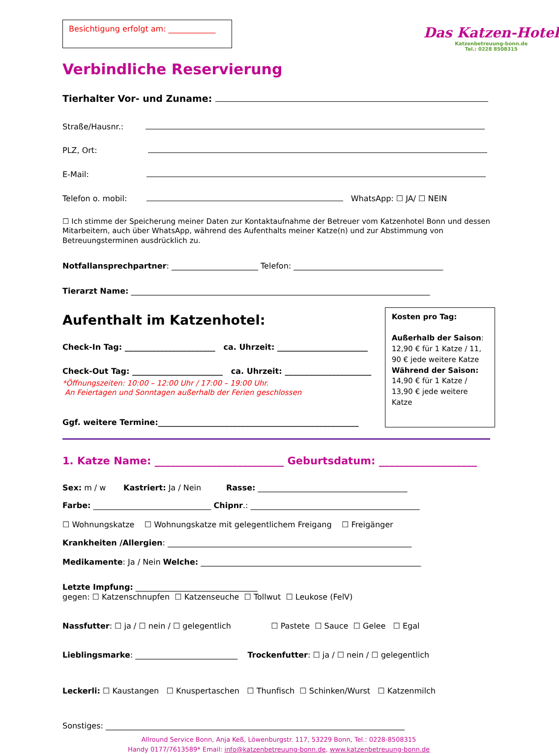Besichtigung erfolgt am: ____________
Das Katzen-Hotel
Katzenbetreuung-bonn.de
Tel.: 0228 8508315
Verbindliche Reservierung
Tierhalter Vor- und Zuname:
Straße/Hausnr.:
PLZ, Ort:
E-Mail:
Telefon o. mobil: WhatsApp: ☐ JA/ ☐ NEIN
☐ Ich stimme der Speicherung meiner Daten zur Kontaktaufnahme der Betreuer vom Katzenhotel Bonn und dessen Mitarbeitern, auch über WhatsApp, während des Aufenthalts meiner Katze(n) und zur Abstimmung von Betreuungsterminen ausdrücklich zu.
Notfallansprechpartner: ______________________ Telefon: ______________________________________
Tierarzt Name: ____________________________________________________________________________
Aufenthalt im Katzenhotel:
Check-In Tag: _______________________ ca. Uhrzeit: _______________________
Check-Out Tag: _______________________ ca. Uhrzeit: ______________________
*Öffnungszeiten: 10:00 – 12:00 Uhr / 17:00 – 19:00 Uhr.
An Feiertagen und Sonntagen außerhalb der Ferien geschlossen
Ggf. weitere Termine:___________________________________________________
Kosten pro Tag:
Außerhalb der Saison:
12,90 € für 1 Katze / 11, 90 € jede weitere Katze
Während der Saison:
14,90 € für 1 Katze / 13,90 € jede weitere Katze
1. Katze Name: _________________________ Geburtsdatum: ___________________
Sex: m / w Kastriert: Ja / Nein Rasse: ______________________________________
Farbe: ______________________________ Chipnr.: ___________________________________________
☐ Wohnungskatze ☐ Wohnungskatze mit gelegentlichem Freigang ☐ Freigänger
Krankheiten /Allergien: ______________________________________________________________
Medikamente: Ja / Nein Welche: ________________________________________________________
Letzte Impfung: _______________________________
gegen: ☐ Katzenschnupfen ☐ Katzenseuche ☐ Tollwut ☐ Leukose (FelV)
Nassfutter: ☐ ja / ☐ nein / ☐ gelegentlich ☐ Pastete ☐ Sauce ☐ Gelee ☐ Egal
Lieblingsmarke: __________________________ Trockenfutter: ☐ ja / ☐ nein / ☐ gelegentlich
Leckerli: ☐ Kaustangen ☐ Knuspertaschen ☐ Thunfisch ☐ Schinken/Wurst ☐ Katzenmilch
Sonstiges: ____________________________________________________________________________
Allround Service Bonn, Anja Keß, Löwenburgstr. 117, 53229 Bonn, Tel.: 0228-8508315
Handy 0177/7613589* Email: info@katzenbetreuung-bonn.de, www.katzenbetreuung-bonn.de